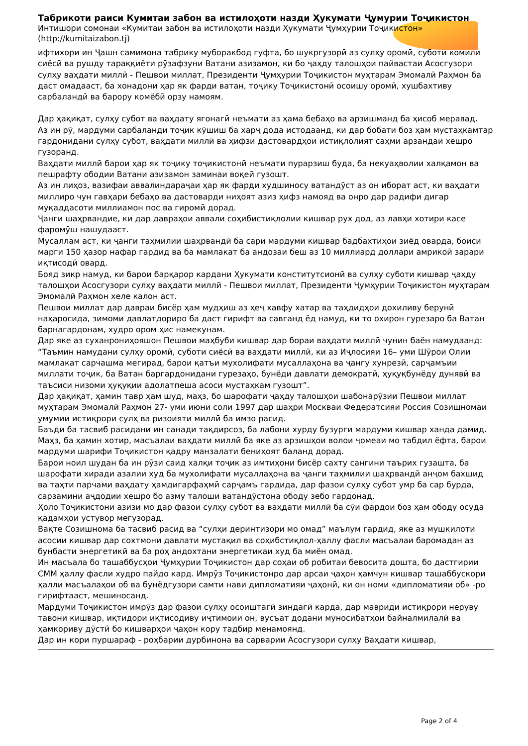Табрикоти раиси Кумитаи забон ва истилоҳоти назди Ҳукумати Ҷумурии Тоҷикистон
Интишори сомонаи «Кумитаи забон ва истилоҳоти назди Ҳукумати Ҷумҳурии Тоҷикистон» (http://kumitaizabon.tj)
ифтихори ин Ҷашн самимона табрику муборакбод гуфта, бо шукргузорӣ аз сулҳу оромӣ, суботи комили сиёсӣ ва рушду тараққиёти рӯзафзуни Ватани азизамон, ки бо ҷаҳду талошҳои пайвастаи Асосгузори сулҳу ваҳдати миллӣ - Пешвои миллат, Президенти Ҷумҳурии Тоҷикистон муҳтарам Эмомалӣ Раҳмон ба даст омадааст, ба хонадони ҳар як фарди ватан, тоҷику Тоҷикистонӣ осоишу оромӣ, хушбахтиву сарбаландӣ ва барору комёбӣ орзу намоям.
Дар ҳақиқат, сулҳу субот ва ваҳдату ягонагӣ неъмати аз ҳама бебаҳо ва арзишманд ба ҳисоб меравад.
Аз ин рӯ, мардуми сарбаланди тоҷик кӯшиш ба харҷ дода истодаанд, ки дар бобати боз ҳам мустаҳкамтар гардонидани сулҳу субот, ваҳдати миллӣ ва ҳифзи дастовардҳои истиқлолият саҳми арзандаи хешро гузоранд.
Ваҳдати миллӣ барои ҳар як тоҷику тоҷикистонӣ неъмати пурарзиш буда, ба некуаҳволии халқамон ва пешрафту ободии Ватани азизамон заминаи воқеӣ гузошт.
Аз ин лиҳоз, вазифаи аввалиндараҷаи ҳар як фарди худшиносу ватандӯст аз он иборат аст, ки ваҳдати миллиро чун гавҳари бебаҳо ва дастоварди ниҳоят азиз ҳифз намояд ва онро дар радифи дигар муқаддасоти миллиамон пос ва гиромӣ дорад.
Ҷанги шаҳрвандие, ки дар давраҳои аввали соҳибистиқлолии кишвар рух дод, аз лавҳи хотири касе фаромӯш нашудааст.
Мусаллам аст, ки ҷанги таҳмилии шаҳрвандӣ ба сари мардуми кишвар бадбахтиҳои зиёд оварда, боиси марги 150 ҳазор нафар гардид ва ба мамлакат ба андозаи беш аз 10 миллиард доллари амрикоӣ зарари иқтисодӣ овард.
Бояд зикр намуд, ки барои барқарор кардани Ҳукумати конститутсионӣ ва сулҳу суботи кишвар ҷаҳду талошҳои Асосгузори сулҳу ваҳдати миллӣ - Пешвои миллат, Президенти Ҷумҳурии Тоҷикистон муҳтарам Эмомалӣ Раҳмон хеле калон аст.
Пешвои миллат дар давраи бисёр ҳам мудҳиш аз ҳеҷ хавфу хатар ва таҳдидҳои дохиливу берунӣ наҳаросида, зимоми давлатдориро ба даст гирифт ва савганд ёд намуд, ки то охирон гурезаро ба Ватан барнагардонам, худро ором ҳис намекунам.
Дар яке аз суханрониҳояшон Пешвои маҳбуби кишвар дар бораи ваҳдати миллӣ чунин баён намудаанд: “Таъмин намудани сулҳу оромӣ, суботи сиёсӣ ва ваҳдати миллӣ, ки аз Иҷлосияи 16– уми Шӯрои Олии мамлакат сарчашма мегирад, барои қатъи мухолифати мусаллаҳона ва ҷангу хунрезӣ, сарҷамъии миллати тоҷик, ба Ватан баргардонидани гурезаҳо, бунёди давлати демократӣ, ҳуқуқбунёду дунявӣ ва таъсиси низоми ҳуқуқии адолатпеша асоси мустаҳкам гузошт”.
Дар ҳақиқат, ҳамин тавр ҳам шуд, маҳз, бо шарофати ҷаҳду талошҳои шабонарӯзии Пешвои миллат муҳтарам Эмомалӣ Раҳмон 27- уми июни соли 1997 дар шаҳри Москваи Федератсияи Россия Созишномаи умумии истиқрори сулҳ ва ризоияти миллӣ ба имзо расид.
Баъди ба тасвиб расидани ин санади тақдирсоз, ба лабони хурду бузурги мардуми кишвар ханда дамид. Маҳз, ба ҳамин хотир, масъалаи ваҳдати миллӣ ба яке аз арзишҳои волои ҷомеаи мо табдил ёфта, барои мардуми шарифи Тоҷикистон қадру манзалати бениҳоят баланд дорад.
Барои ноил шудан ба ин рӯзи саид халқи тоҷик аз имтиҳони бисёр сахту сангини таърих гузашта, ба шарофати хиради азалии худ ба мухолифати мусаллаҳона ва ҷанги таҳмилии шаҳрвандӣ анҷом бахшид ва таҳти парчами ваҳдату ҳамдигарфаҳмӣ сарҷамъ гардида, дар фазои сулҳу субот умр ба сар бурда, сарзамини аҷдодии хешро бо азму талоши ватандӯстона ободу зебо гардонад.
Ҳоло Тоҷикистони азизи мо дар фазои сулҳу субот ва ваҳдати миллӣ ба сӯи фардои боз ҳам ободу осуда қадамҳои устувор мегузорад.
Вақте Созишнома ба тасвиб расид ва “сулҳи деринтизори мо омад” маълум гардид, яке аз мушкилоти асосии кишвар дар сохтмони давлати мустақил ва соҳибстиқлол-ҳаллу фасли масъалаи баромадан аз бунбасти энергетикӣ ва ба роҳ андохтани энергетикаи худ ба миён омад.
Ин масъала бо ташаббусҳои Ҷумҳурии Тоҷикистон дар соҳаи об робитаи бевосита дошта, бо дастгирии СММ ҳаллу фасли худро пайдо кард. Имрӯз Тоҷикистонро дар арсаи ҷаҳон ҳамчун кишвар ташаббускори ҳалли масъалаҳои об ва бунёдгузори самти нави дипломатияи ҷаҳонӣ, ки он номи «дипломатияи об» -ро гирифтааст, мешиносанд.
Мардуми Тоҷикистон имрӯз дар фазои сулҳу осоиштагӣ зиндагӣ карда, дар мавриди истиқрори неруву тавони кишвар, иқтидори иқтисодиву иҷтимоии он, вусъат додани муносибатҳои байналмилалӣ ва ҳамкориву дӯстӣ бо кишварҳои ҷаҳон кору тадбир менамоянд.
Дар ин кори пуршараф - роҳбарии дурбинона ва сарварии Асосгузори сулҳу Ваҳдати кишвар,
Page 2 of 4